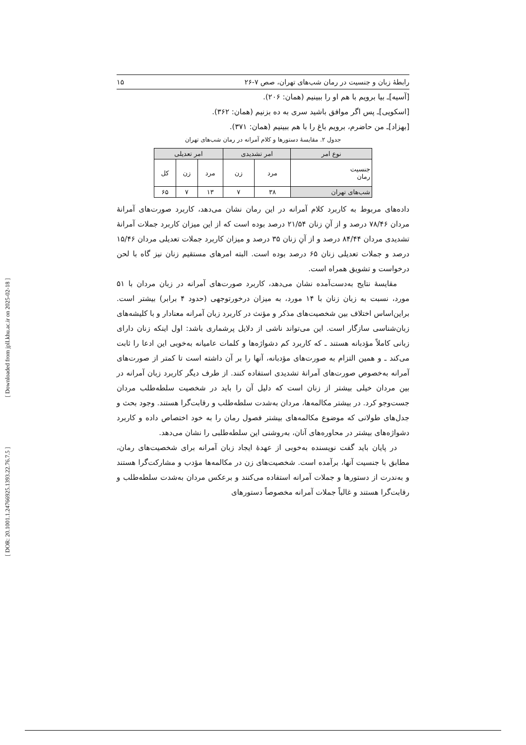[ Downloaded from jpll.khu.ac.ir on 2025-02-18 ]
[ DOR: 20.1001.1.24766925.1393.22.76.7.5 ]
رابطهٔ زبان و جنسیت در رمان شب‌های تهران، صص ۷-۲۶ ۱۵
[آسیه]ـ بیا برویم با هم او را ببینیم (همان: ۲۰۶).
[اسکویی]ـ پس اگر موافق باشید سری به ده بزنیم (همان: ۳۶۲).
[بهزاد]ـ من حاضرم، برویم باغ را با هم ببینیم (همان: ۳۷۱).
جدول ۲. مقایسهٔ دستورها و کلام آمرانه در رمان شب‌های تهران
| نوع امر | امر تشدیدی | | امر تعدیلی | | |
| --- | --- | --- | --- | --- | --- |
| جنسیت رمان | مرد | زن | مرد | زن | کل |
| شب‌های تهران | ۳۸ | ۷ | ۱۳ | ۷ | ۶۵ |
داده‌های مربوط به کاربرد کلام آمرانه در این رمان نشان می‌دهد، کاربرد صورت‌های آمرانهٔ مردان ۷۸/۴۶ درصد و از آنِ زنان ۲۱/۵۴ درصد بوده است که از این میزان کاربرد جملات آمرانهٔ تشدیدی مردان ۸۴/۴۴ درصد و از آنِ زنان ۳۵ درصد و میزان کاربرد جملات تعدیلی مردان ۱۵/۴۶ درصد و جملات تعدیلی زنان ۶۵ درصد بوده است. البته امرهای مستقیم زنان نیز گاه با لحن درخواست و تشویق همراه است.
مقایسهٔ نتایج به‌دست‌آمده نشان می‌دهد، کاربرد صورت‌های آمرانه در زبان مردان با ۵۱ مورد، نسبت به زبان زنان با ۱۴ مورد، به میزان درخورتوجهی (حدود ۴ برابر) بیشتر است. براین‌اساس اختلاف بین شخصیت‌های مذکر و مؤنث در کاربرد زبان آمرانه معنادار و با کلیشه‌های زبان‌شناسی سازگار است. این می‌تواند ناشی از دلایل پرشماری باشد: اول اینکه زنان دارای زبانی کاملاً مؤدبانه هستند ـ که کاربرد کم دشواژه‌ها و کلمات عامیانه به‌خوبی این ادعا را ثابت می‌کند ـ و همین التزام به صورت‌های مؤدبانه، آنها را بر آن داشته است تا کمتر از صورت‌های آمرانه به‌خصوص صورت‌های آمرانهٔ تشدیدی استفاده کنند. از طرف دیگر کاربرد زبان آمرانه در بین مردان خیلی بیشتر از زنان است که دلیل آن را باید در شخصیت سلطه‌طلب مردان جست‌وجو کرد. در بیشتر مکالمه‌ها، مردان به‌شدت سلطه‌طلب و رقابت‌گرا هستند. وجود بحث و جدل‌های طولانی که موضوع مکالمه‌های بیشتر فصول رمان را به خود اختصاص داده و کاربرد دشواژه‌های بیشتر در محاوره‌های آنان، به‌روشنی این سلطه‌طلبی را نشان می‌دهد.
در پایان باید گفت نویسنده به‌خوبی از عهدهٔ ایجاد زبان آمرانه برای شخصیت‌های رمان، مطابق با جنسیت آنها، برآمده است. شخصیت‌های زن در مکالمه‌ها مؤدب و مشارکت‌گرا هستند و به‌ندرت از دستورها و جملات آمرانه استفاده می‌کنند و برعکس مردان به‌شدت سلطه‌طلب و رقابت‌گرا هستند و غالباً جملات آمرانه مخصوصاً دستورهای